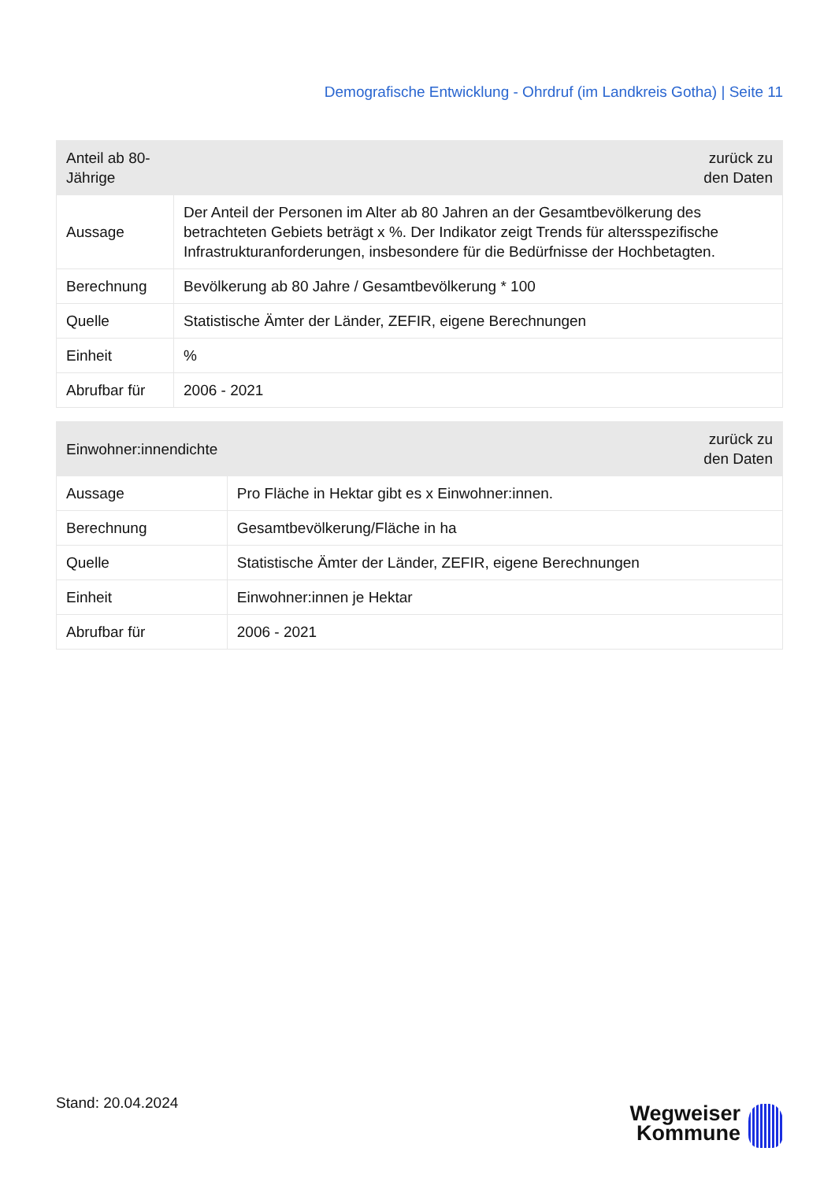Demografische Entwicklung - Ohrdruf (im Landkreis Gotha) | Seite 11
| Anteil ab 80-Jährige | zurück zu den Daten |
| --- | --- |
| Aussage | Der Anteil der Personen im Alter ab 80 Jahren an der Gesamtbevölkerung des betrachteten Gebiets beträgt x %. Der Indikator zeigt Trends für altersspezifische Infrastrukturanforderungen, insbesondere für die Bedürfnisse der Hochbetagten. |
| Berechnung | Bevölkerung ab 80 Jahre / Gesamtbevölkerung * 100 |
| Quelle | Statistische Ämter der Länder, ZEFIR, eigene Berechnungen |
| Einheit | % |
| Abrufbar für | 2006 - 2021 |
| Einwohner:innendichte | zurück zu den Daten |
| --- | --- |
| Aussage | Pro Fläche in Hektar gibt es x Einwohner:innen. |
| Berechnung | Gesamtbevölkerung/Fläche in ha |
| Quelle | Statistische Ämter der Länder, ZEFIR, eigene Berechnungen |
| Einheit | Einwohner:innen je Hektar |
| Abrufbar für | 2006 - 2021 |
Stand: 20.04.2024
Wegweiser
Kommune